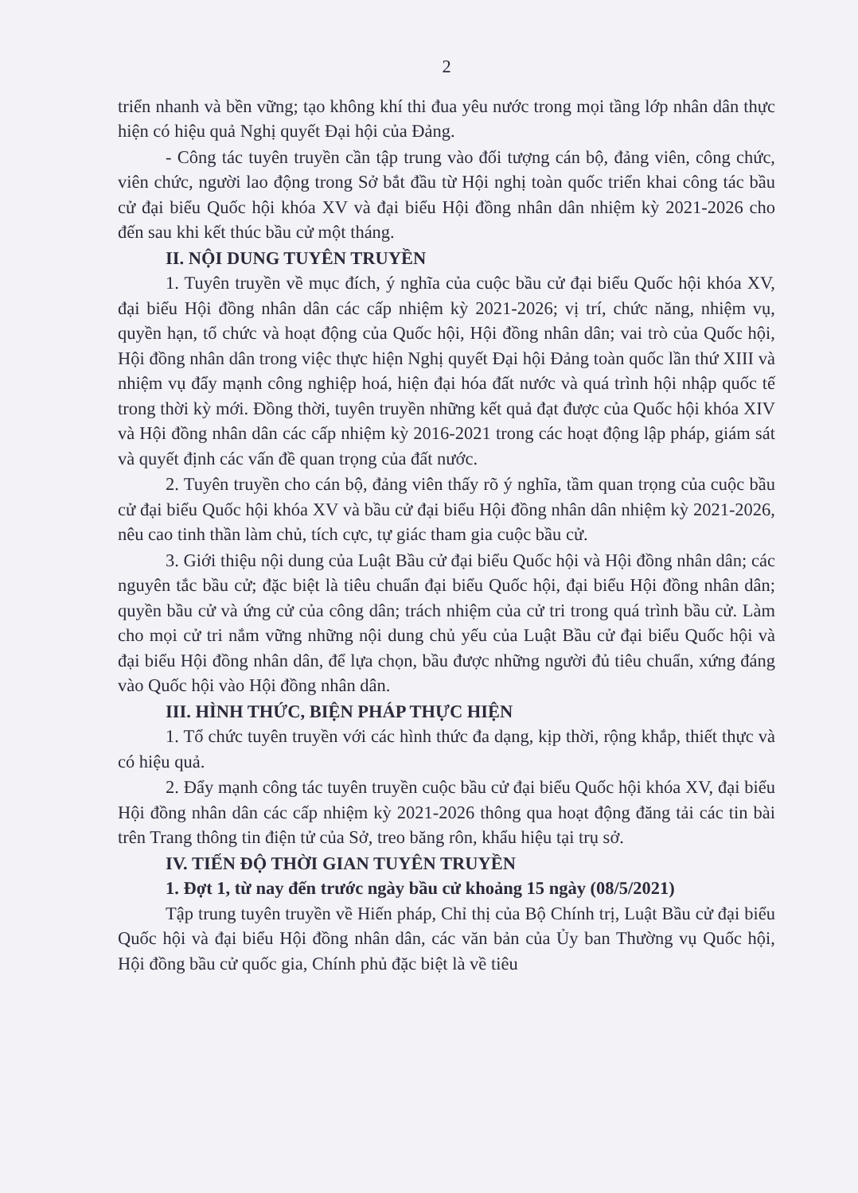2
triển nhanh và bền vững; tạo không khí thi đua yêu nước trong mọi tầng lớp nhân dân thực hiện có hiệu quả Nghị quyết Đại hội của Đảng.
- Công tác tuyên truyền cần tập trung vào đối tượng cán bộ, đảng viên, công chức, viên chức, người lao động trong Sở bắt đầu từ Hội nghị toàn quốc triển khai công tác bầu cử đại biểu Quốc hội khóa XV và đại biểu Hội đồng nhân dân nhiệm kỳ 2021-2026 cho đến sau khi kết thúc bầu cử một tháng.
II. NỘI DUNG TUYÊN TRUYỀN
1. Tuyên truyền về mục đích, ý nghĩa của cuộc bầu cử đại biểu Quốc hội khóa XV, đại biểu Hội đồng nhân dân các cấp nhiệm kỳ 2021-2026; vị trí, chức năng, nhiệm vụ, quyền hạn, tổ chức và hoạt động của Quốc hội, Hội đồng nhân dân; vai trò của Quốc hội, Hội đồng nhân dân trong việc thực hiện Nghị quyết Đại hội Đảng toàn quốc lần thứ XIII và nhiệm vụ đẩy mạnh công nghiệp hoá, hiện đại hóa đất nước và quá trình hội nhập quốc tế trong thời kỳ mới. Đồng thời, tuyên truyền những kết quả đạt được của Quốc hội khóa XIV và Hội đồng nhân dân các cấp nhiệm kỳ 2016-2021 trong các hoạt động lập pháp, giám sát và quyết định các vấn đề quan trọng của đất nước.
2. Tuyên truyền cho cán bộ, đảng viên thấy rõ ý nghĩa, tầm quan trọng của cuộc bầu cử đại biểu Quốc hội khóa XV và bầu cử đại biểu Hội đồng nhân dân nhiệm kỳ 2021-2026, nêu cao tinh thần làm chủ, tích cực, tự giác tham gia cuộc bầu cử.
3. Giới thiệu nội dung của Luật Bầu cử đại biểu Quốc hội và Hội đồng nhân dân; các nguyên tắc bầu cử; đặc biệt là tiêu chuẩn đại biểu Quốc hội, đại biểu Hội đồng nhân dân; quyền bầu cử và ứng cử của công dân; trách nhiệm của cử tri trong quá trình bầu cử. Làm cho mọi cử tri nắm vững những nội dung chủ yếu của Luật Bầu cử đại biểu Quốc hội và đại biểu Hội đồng nhân dân, để lựa chọn, bầu được những người đủ tiêu chuẩn, xứng đáng vào Quốc hội vào Hội đồng nhân dân.
III. HÌNH THỨC, BIỆN PHÁP THỰC HIỆN
1. Tổ chức tuyên truyền với các hình thức đa dạng, kịp thời, rộng khắp, thiết thực và có hiệu quả.
2. Đẩy mạnh công tác tuyên truyền cuộc bầu cử đại biểu Quốc hội khóa XV, đại biểu Hội đồng nhân dân các cấp nhiệm kỳ 2021-2026 thông qua hoạt động đăng tải các tin bài trên Trang thông tin điện tử của Sở, treo băng rôn, khẩu hiệu tại trụ sở.
IV. TIẾN ĐỘ THỜI GIAN TUYÊN TRUYỀN
1. Đợt 1, từ nay đến trước ngày bầu cử khoảng 15 ngày (08/5/2021)
Tập trung tuyên truyền về Hiến pháp, Chỉ thị của Bộ Chính trị, Luật Bầu cử đại biểu Quốc hội và đại biểu Hội đồng nhân dân, các văn bản của Ủy ban Thường vụ Quốc hội, Hội đồng bầu cử quốc gia, Chính phủ đặc biệt là về tiêu